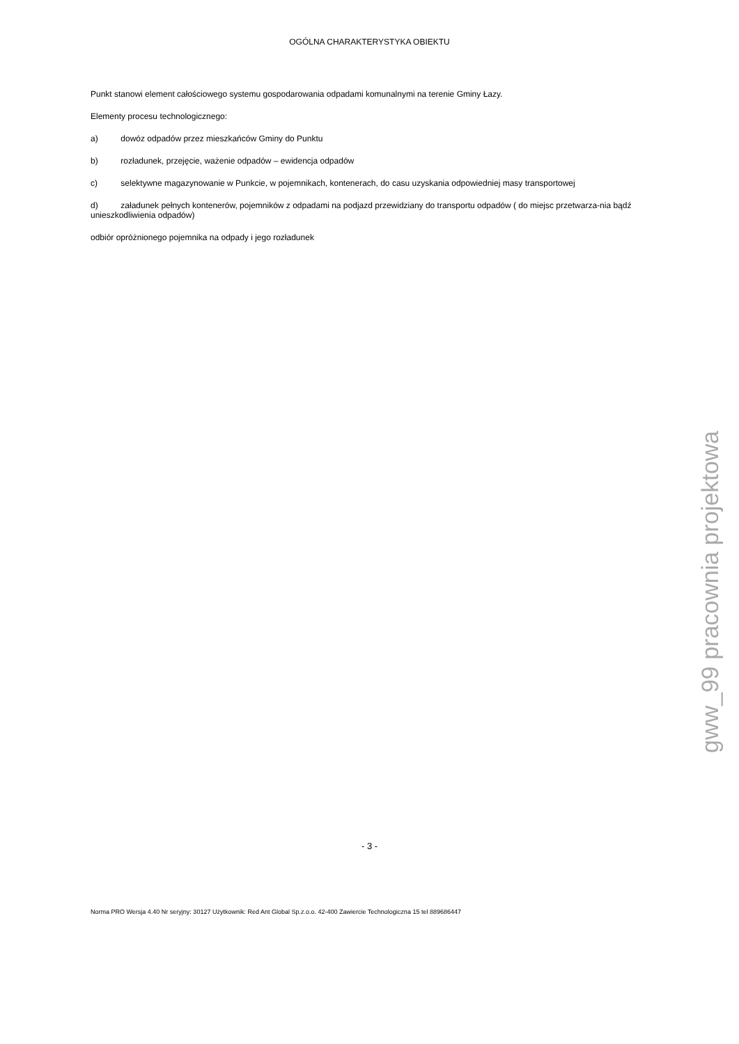OGÓLNA CHARAKTERYSTYKA OBIEKTU
Punkt stanowi element całościowego systemu gospodarowania odpadami komunalnymi na terenie Gminy Łazy.
Elementy procesu technologicznego:
a) dowóz odpadów przez mieszkańców Gminy do Punktu
b) rozładunek, przejęcie, ważenie odpadów – ewidencja odpadów
c) selektywne magazynowanie w Punkcie, w pojemnikach, kontenerach, do casu uzyskania odpowiedniej masy transportowej
d) załadunek pełnych kontenerów, pojemników z odpadami na podjazd przewidziany do transportu odpadów ( do miejsc przetwarza-nia bądź unieszkodliwienia odpadów)
odbiór opróżnionego pojemnika na odpady i jego rozładunek
gww_99 pracownia projektowa
- 3 -
Norma PRO Wersja 4.40 Nr seryjny: 30127 Użytkownik: Red Ant Global Sp.z.o.o. 42-400 Zawiercie Technologiczna 15 tel 889686447